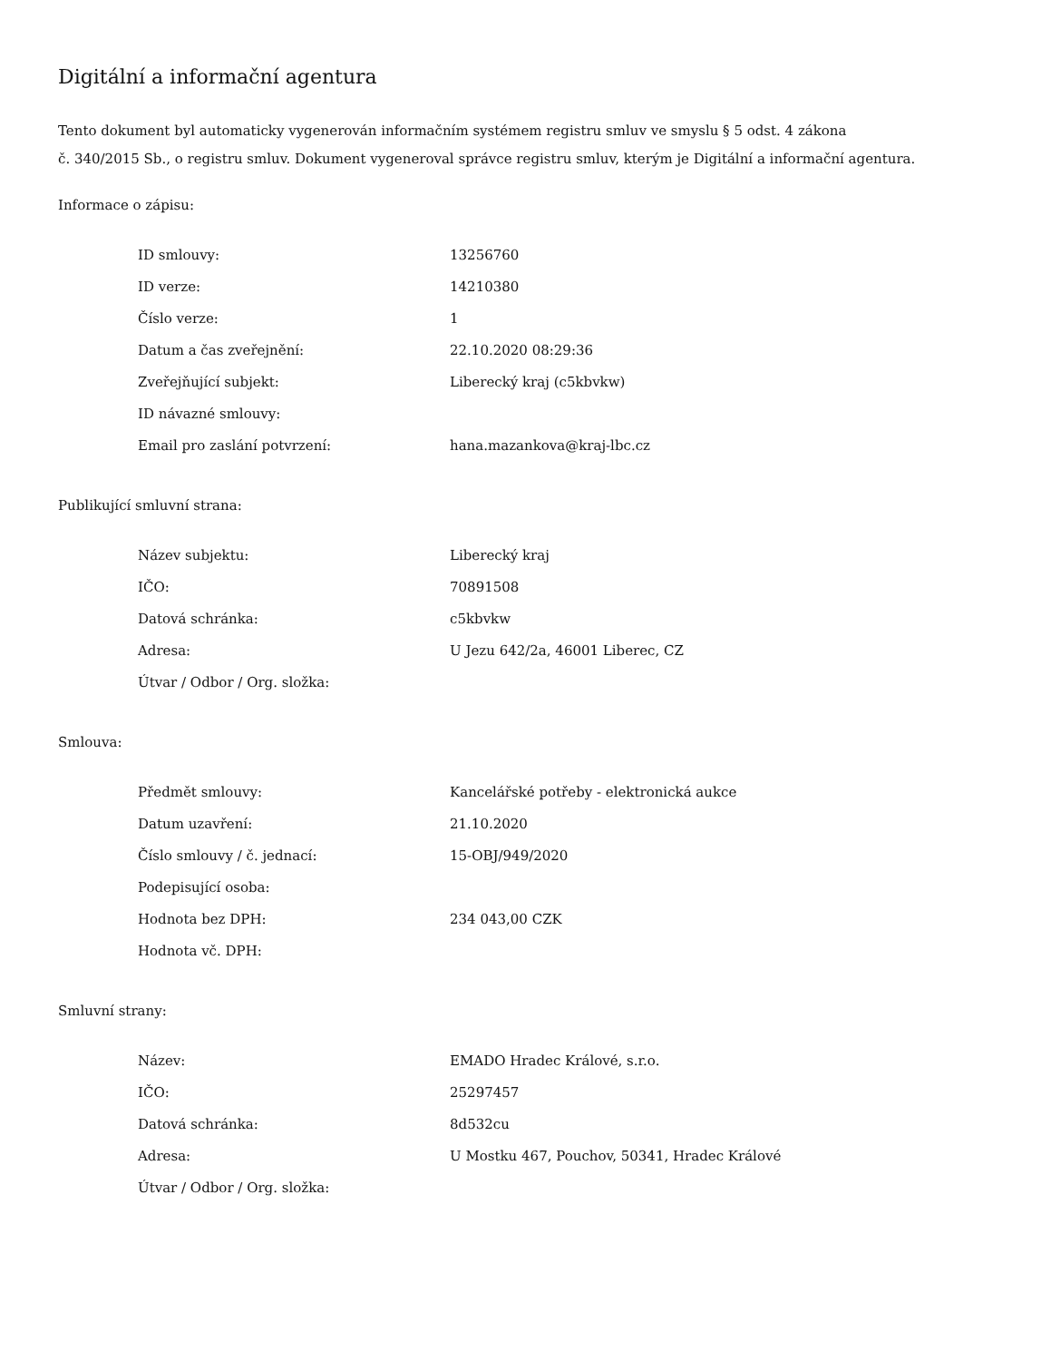Digitální a informační agentura
Tento dokument byl automaticky vygenerován informačním systémem registru smluv ve smyslu § 5 odst. 4 zákona
č. 340/2015 Sb., o registru smluv. Dokument vygeneroval správce registru smluv, kterým je Digitální a informační agentura.
Informace o zápisu:
| ID smlouvy: | 13256760 |
| ID verze: | 14210380 |
| Číslo verze: | 1 |
| Datum a čas zveřejnění: | 22.10.2020 08:29:36 |
| Zveřejňující subjekt: | Liberecký kraj (c5kbvkw) |
| ID návazné smlouvy: | |
| Email pro zaslání potvrzení: | hana.mazankova@kraj-lbc.cz |
Publikující smluvní strana:
| Název subjektu: | Liberecký kraj |
| IČO: | 70891508 |
| Datová schránka: | c5kbvkw |
| Adresa: | U Jezu 642/2a, 46001 Liberec, CZ |
| Útvar / Odbor / Org. složka: | |
Smlouva:
| Předmět smlouvy: | Kancelářské potřeby - elektronická aukce |
| Datum uzavření: | 21.10.2020 |
| Číslo smlouvy / č. jednací: | 15-OBJ/949/2020 |
| Podepisující osoba: | |
| Hodnota bez DPH: | 234 043,00 CZK |
| Hodnota vč. DPH: | |
Smluvní strany:
| Název: | EMADO Hradec Králové, s.r.o. |
| IČO: | 25297457 |
| Datová schránka: | 8d532cu |
| Adresa: | U Mostku 467, Pouchov, 50341, Hradec Králové |
| Útvar / Odbor / Org. složka: | |